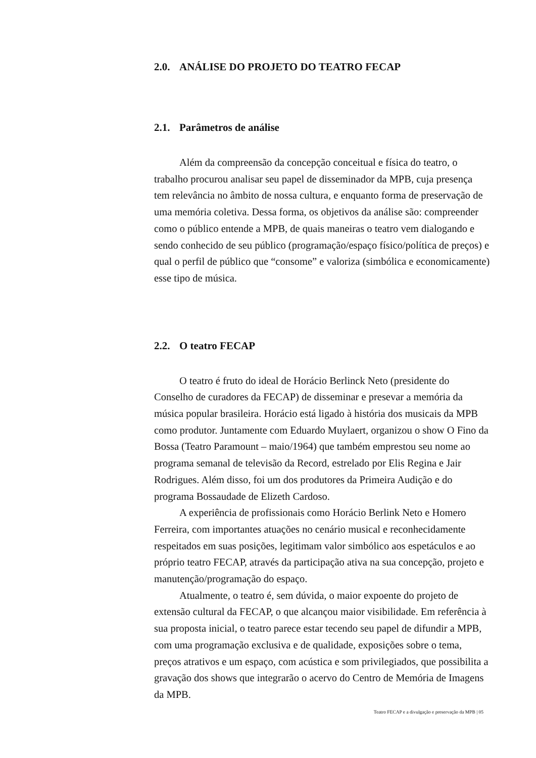2.0. ANÁLISE DO PROJETO DO TEATRO FECAP
2.1. Parâmetros de análise
Além da compreensão da concepção conceitual e física do teatro, o trabalho procurou analisar seu papel de disseminador da MPB, cuja presença tem relevância no âmbito de nossa cultura, e enquanto forma de preservação de uma memória coletiva. Dessa forma, os objetivos da análise são: compreender como o público entende a MPB, de quais maneiras o teatro vem dialogando e sendo conhecido de seu público (programação/espaço físico/política de preços) e qual o perfil de público que “consome” e valoriza (simbólica e economicamente) esse tipo de música.
2.2. O teatro FECAP
O teatro é fruto do ideal de Horácio Berlinck Neto (presidente do Conselho de curadores da FECAP) de disseminar e presevar a memória da música popular brasileira. Horácio está ligado à história dos musicais da MPB como produtor. Juntamente com Eduardo Muylaert, organizou o show O Fino da Bossa (Teatro Paramount – maio/1964) que também emprestou seu nome ao programa semanal de televisão da Record, estrelado por Elis Regina e Jair Rodrigues. Além disso, foi um dos produtores da Primeira Audição e do programa Bossaudade de Elizeth Cardoso.
A experiência de profissionais como Horácio Berlink Neto e Homero Ferreira, com importantes atuações no cenário musical e reconhecidamente respeitados em suas posições, legitimam valor simbólico aos espetáculos e ao próprio teatro FECAP, através da participação ativa na sua concepção, projeto e manutenção/programação do espaço.
Atualmente, o teatro é, sem dúvida, o maior expoente do projeto de extensão cultural da FECAP, o que alcançou maior visibilidade. Em referência à sua proposta inicial, o teatro parece estar tecendo seu papel de difundir a MPB, com uma programação exclusiva e de qualidade, exposições sobre o tema, preços atrativos e um espaço, com acústica e som privilegiados, que possibilita a gravação dos shows que integrarão o acervo do Centro de Memória de Imagens da MPB.
Teatro FECAP e a divulgação e preservação da MPB | 05